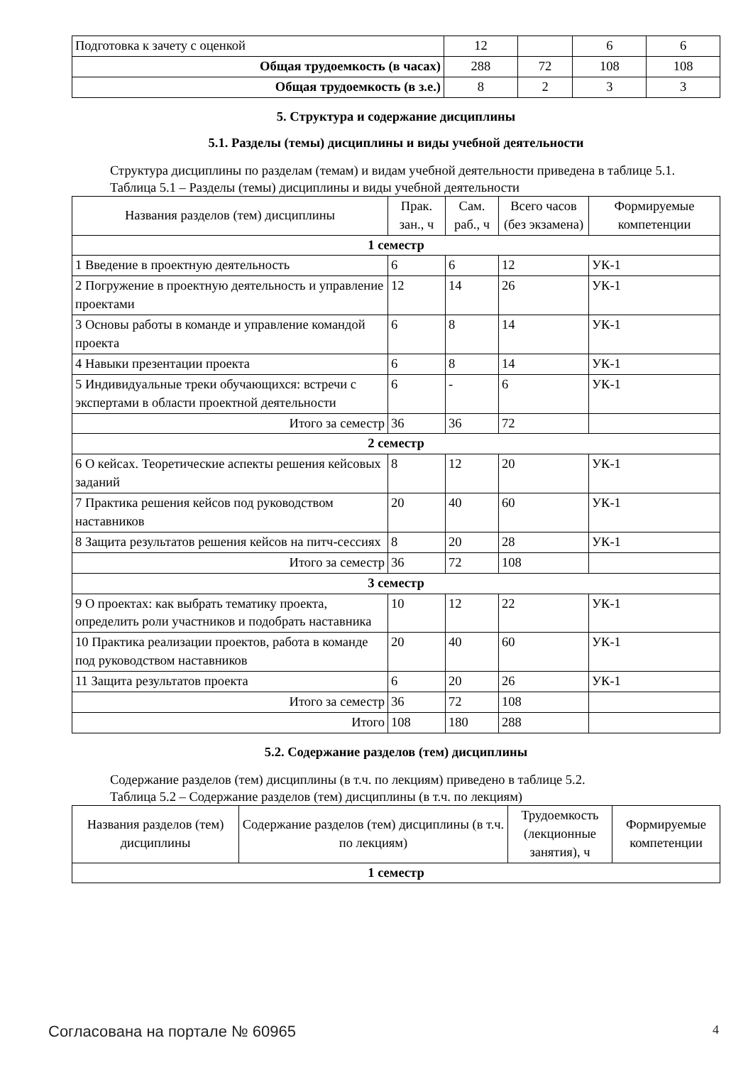| Подготовка к зачету с оценкой | 12 | | 6 | 6 |
| Общая трудоемкость (в часах) | 288 | 72 | 108 | 108 |
| Общая трудоемкость (в з.е.) | 8 | 2 | 3 | 3 |
5. Структура и содержание дисциплины
5.1. Разделы (темы) дисциплины и виды учебной деятельности
Структура дисциплины по разделам (темам) и видам учебной деятельности приведена в таблице 5.1.
Таблица 5.1 – Разделы (темы) дисциплины и виды учебной деятельности
| Названия разделов (тем) дисциплины | Прак. зан., ч | Сам. раб., ч | Всего часов (без экзамена) | Формируемые компетенции |
| --- | --- | --- | --- | --- |
| 1 семестр | | | | |
| 1 Введение в проектную деятельность | 6 | 6 | 12 | УК-1 |
| 2 Погружение в проектную деятельность и управление проектами | 12 | 14 | 26 | УК-1 |
| 3 Основы работы в команде и управление командой проекта | 6 | 8 | 14 | УК-1 |
| 4 Навыки презентации проекта | 6 | 8 | 14 | УК-1 |
| 5 Индивидуальные треки обучающихся: встречи с экспертами в области проектной деятельности | 6 | - | 6 | УК-1 |
| Итого за семестр | 36 | 36 | 72 | |
| 2 семестр | | | | |
| 6 О кейсах. Теоретические аспекты решения кейсовых заданий | 8 | 12 | 20 | УК-1 |
| 7 Практика решения кейсов под руководством наставников | 20 | 40 | 60 | УК-1 |
| 8 Защита результатов решения кейсов на питч-сессиях | 8 | 20 | 28 | УК-1 |
| Итого за семестр | 36 | 72 | 108 | |
| 3 семестр | | | | |
| 9 О проектах: как выбрать тематику проекта, определить роли участников и подобрать наставника | 10 | 12 | 22 | УК-1 |
| 10 Практика реализации проектов, работа в команде под руководством наставников | 20 | 40 | 60 | УК-1 |
| 11 Защита результатов проекта | 6 | 20 | 26 | УК-1 |
| Итого за семестр | 36 | 72 | 108 | |
| Итого | 108 | 180 | 288 | |
5.2. Содержание разделов (тем) дисциплины
Содержание разделов (тем) дисциплины (в т.ч. по лекциям) приведено в таблице 5.2.
Таблица 5.2 – Содержание разделов (тем) дисциплины (в т.ч. по лекциям)
| Названия разделов (тем) дисциплины | Содержание разделов (тем) дисциплины (в т.ч. по лекциям) | Трудоемкость (лекционные занятия), ч | Формируемые компетенции |
| --- | --- | --- | --- |
| 1 семестр | | | |
Согласована на портале № 60965 4